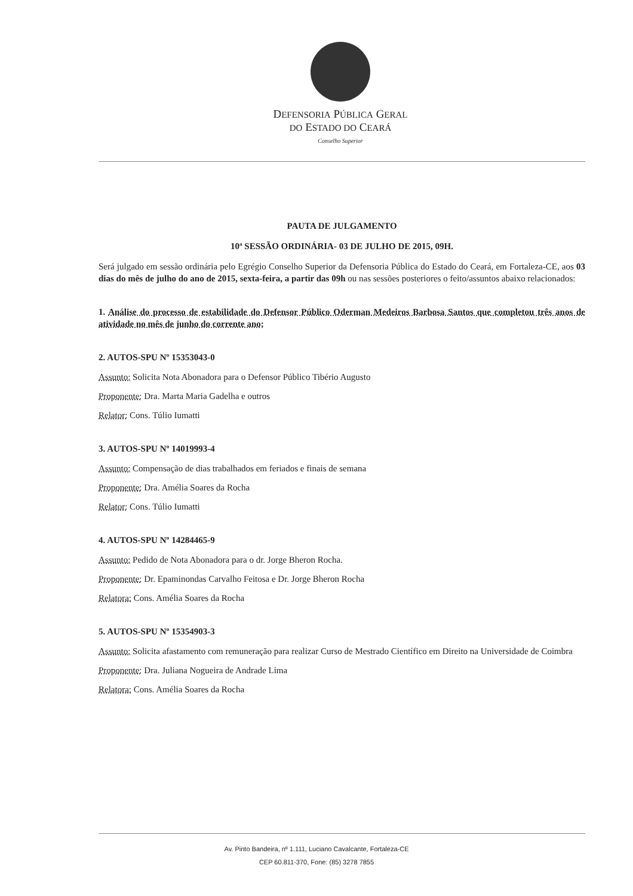DEFENSORIA PÚBLICA GERAL
DO ESTADO DO CEARÁ
Conselho Superior
PAUTA DE JULGAMENTO
10ª SESSÃO ORDINÁRIA- 03 DE JULHO DE 2015, 09H.
Será julgado em sessão ordinária pelo Egrégio Conselho Superior da Defensoria Pública do Estado do Ceará, em Fortaleza-CE, aos 03 dias do mês de julho do ano de 2015, sexta-feira, a partir das 09h ou nas sessões posteriores o feito/assuntos abaixo relacionados:
1. Análise do processo de estabilidade do Defensor Público Oderman Medeiros Barbosa Santos que completou três anos de atividade no mês de junho do corrente ano;
2. AUTOS-SPU Nº 15353043-0
Assunto: Solicita Nota Abonadora para o Defensor Público Tibério Augusto
Proponente: Dra. Marta Maria Gadelha e outros
Relator: Cons. Túlio Iumatti
3. AUTOS-SPU Nº 14019993-4
Assunto: Compensação de dias trabalhados em feriados e finais de semana
Proponente: Dra. Amélia Soares da Rocha
Relator: Cons. Túlio Iumatti
4. AUTOS-SPU Nº 14284465-9
Assunto: Pedido de Nota Abonadora para o dr. Jorge Bheron Rocha.
Proponente: Dr. Epaminondas Carvalho Feitosa e Dr. Jorge Bheron Rocha
Relatora: Cons. Amélia Soares da Rocha
5. AUTOS-SPU Nº 15354903-3
Assunto: Solicita afastamento com remuneração para realizar Curso de Mestrado Científico em Direito na Universidade de Coimbra
Proponente: Dra. Juliana Nogueira de Andrade Lima
Relatora: Cons. Amélia Soares da Rocha
Av. Pinto Bandeira, nº 1.111, Luciano Cavalcante, Fortaleza-CE
CEP 60.811-370, Fone: (85) 3278 7855